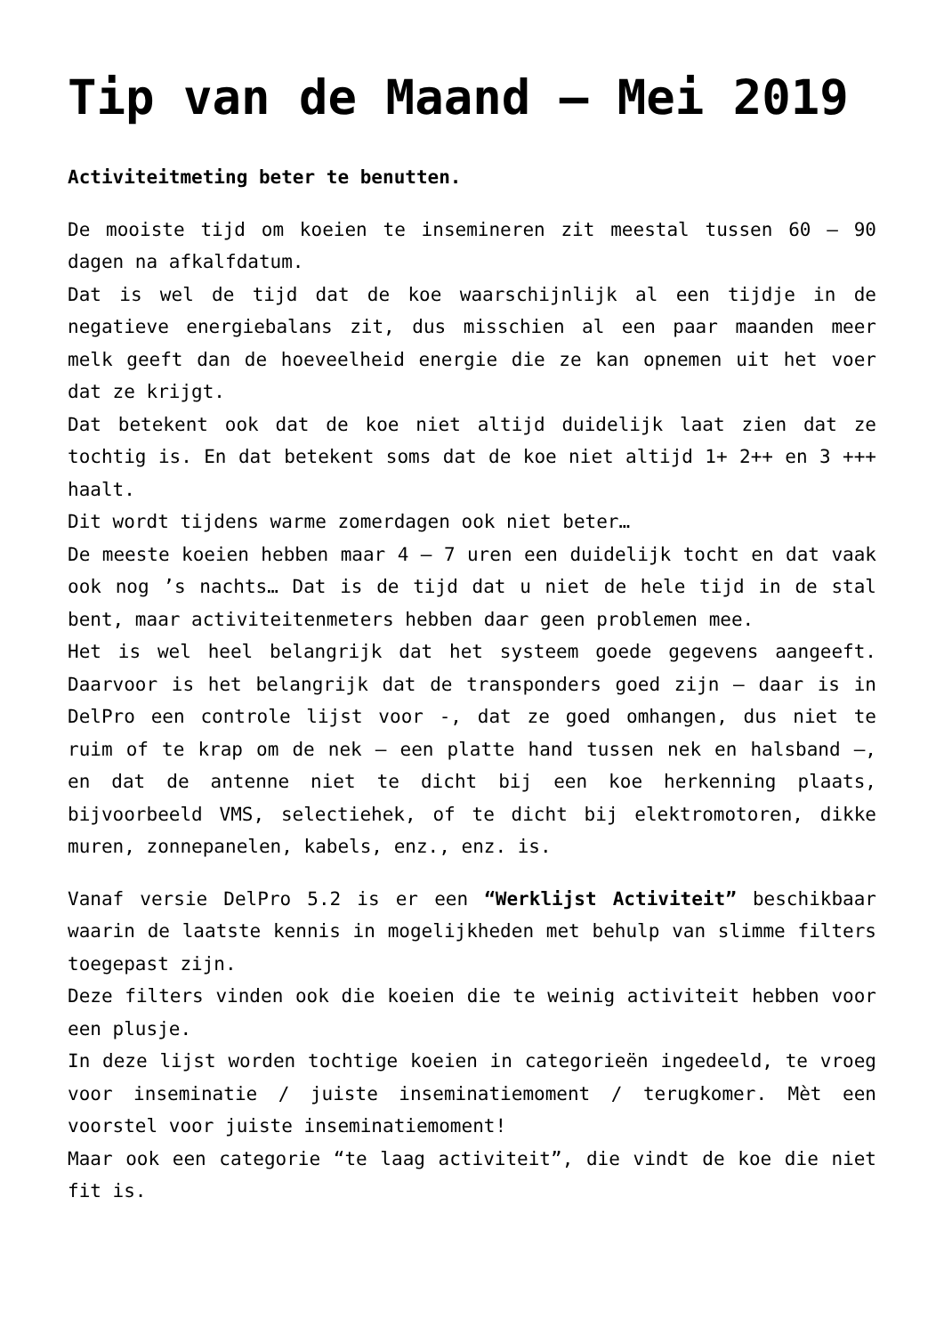Tip van de Maand – Mei 2019
Activiteitmeting beter te benutten.
De mooiste tijd om koeien te insemineren zit meestal tussen 60 – 90 dagen na afkalfdatum.
Dat is wel de tijd dat de koe waarschijnlijk al een tijdje in de negatieve energiebalans zit, dus misschien al een paar maanden meer melk geeft dan de hoeveelheid energie die ze kan opnemen uit het voer dat ze krijgt.
Dat betekent ook dat de koe niet altijd duidelijk laat zien dat ze tochtig is. En dat betekent soms dat de koe niet altijd 1+ 2++ en 3 +++ haalt.
Dit wordt tijdens warme zomerdagen ook niet beter…
De meeste koeien hebben maar 4 – 7 uren een duidelijk tocht en dat vaak ook nog ’s nachts… Dat is de tijd dat u niet de hele tijd in de stal bent, maar activiteitenmeters hebben daar geen problemen mee.
Het is wel heel belangrijk dat het systeem goede gegevens aangeeft. Daarvoor is het belangrijk dat de transponders goed zijn – daar is in DelPro een controle lijst voor -, dat ze goed omhangen, dus niet te ruim of te krap om de nek – een platte hand tussen nek en halsband –, en dat de antenne niet te dicht bij een koe herkenning plaats, bijvoorbeeld VMS, selectiehek, of te dicht bij elektromotoren, dikke muren, zonnepanelen, kabels, enz., enz. is.
Vanaf versie DelPro 5.2 is er een “Werklijst Activiteit” beschikbaar waarin de laatste kennis in mogelijkheden met behulp van slimme filters toegepast zijn.
Deze filters vinden ook die koeien die te weinig activiteit hebben voor een plusje.
In deze lijst worden tochtige koeien in categorieën ingedeeld, te vroeg voor inseminatie / juiste inseminatiemoment / terugkomer. Mèt een voorstel voor juiste inseminatiemoment!
Maar ook een categorie “te laag activiteit”, die vindt de koe die niet fit is.